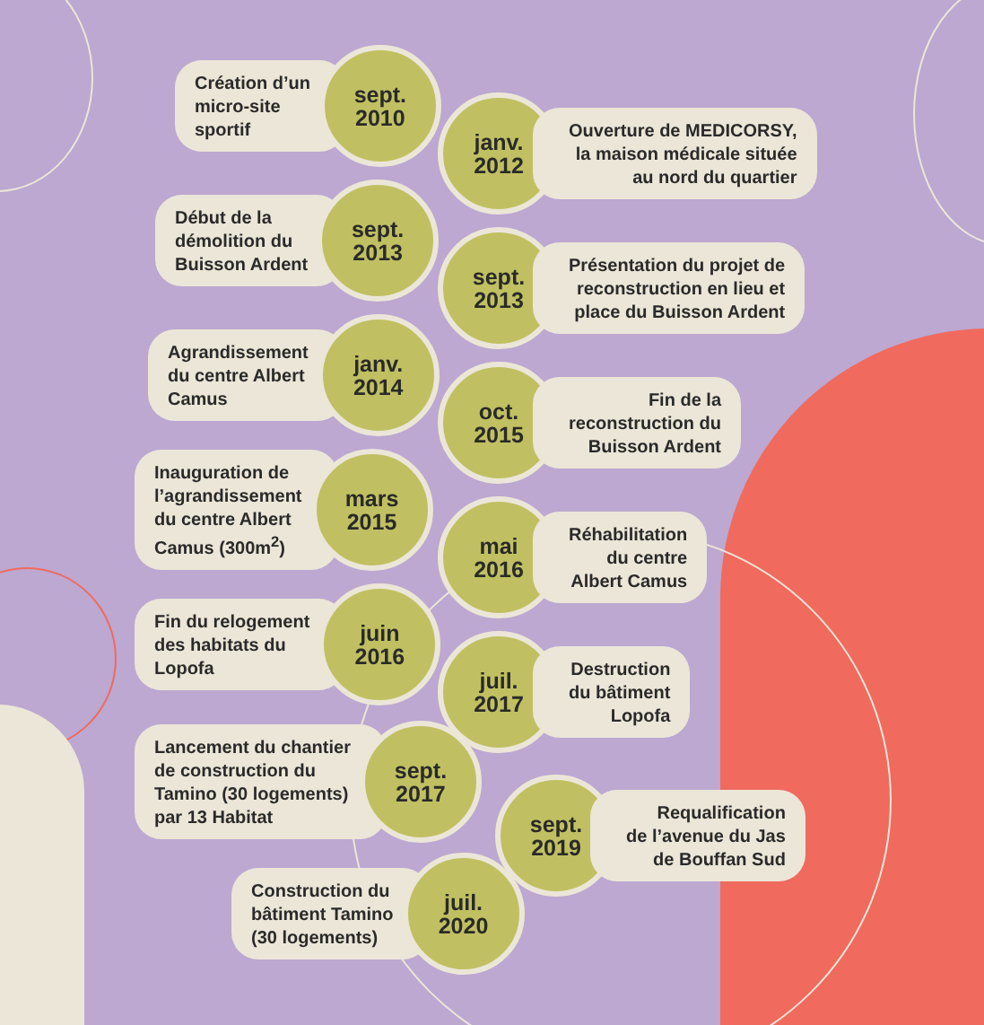Création d’un
micro-site
sportif
sept.
2010
janv.
2012
Ouverture de MEDICORSY,
la maison médicale située
au nord du quartier
Début de la
démolition du
Buisson Ardent
sept.
2013
sept.
2013
Présentation du projet de
reconstruction en lieu et
place du Buisson Ardent
Agrandissement
du centre Albert
Camus
janv.
2014
oct.
2015
Fin de la
reconstruction du
Buisson Ardent
Inauguration de
l’agrandissement
du centre Albert
Camus (300m<sup>2</sup>)
mars
2015
mai
2016
Réhabilitation
du centre
Albert Camus
Fin du relogement
des habitats du
Lopofa
juin
2016
juil.
2017
Destruction
du bâtiment
Lopofa
Lancement du chantier
de construction du
Tamino (30 logements)
par 13 Habitat
sept.
2017
sept.
2019
Requalification
de l’avenue du Jas
de Bouffan Sud
Construction du
bâtiment Tamino
(30 logements)
juil.
2020